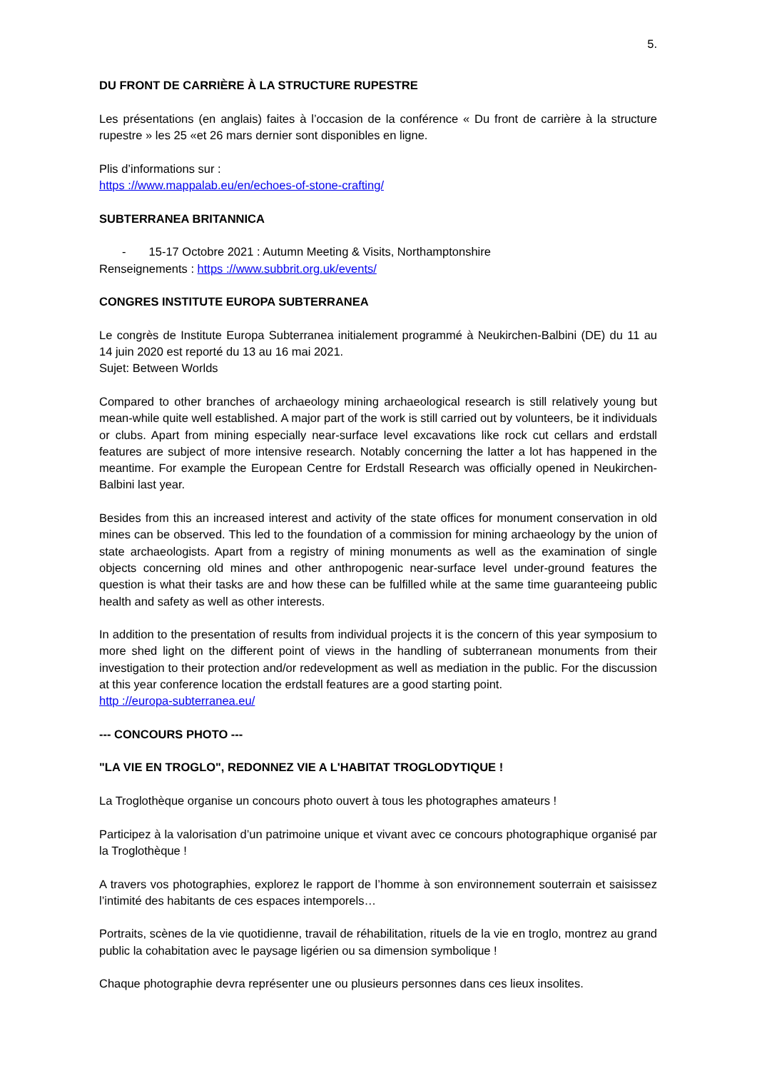5.
DU FRONT DE CARRIÈRE À LA STRUCTURE RUPESTRE
Les présentations (en anglais) faites à l’occasion de la conférence « Du front de carrière à la structure rupestre » les 25 «et 26 mars dernier sont disponibles en ligne.
Plis d’informations sur :
https ://www.mappalab.eu/en/echoes-of-stone-crafting/
SUBTERRANEA BRITANNICA
- 15-17 Octobre 2021 : Autumn Meeting & Visits, Northamptonshire
Renseignements : https ://www.subbrit.org.uk/events/
CONGRES INSTITUTE EUROPA SUBTERRANEA
Le congrès de Institute Europa Subterranea initialement programmé à Neukirchen-Balbini (DE) du 11 au 14 juin 2020 est reporté du 13 au 16 mai 2021.
Sujet: Between Worlds
Compared to other branches of archaeology mining archaeological research is still relatively young but mean-while quite well established. A major part of the work is still carried out by volunteers, be it individuals or clubs. Apart from mining especially near-surface level excavations like rock cut cellars and erdstall features are subject of more intensive research. Notably concerning the latter a lot has happened in the meantime. For example the European Centre for Erdstall Research was officially opened in Neukirchen-Balbini last year.
Besides from this an increased interest and activity of the state offices for monument conservation in old mines can be observed. This led to the foundation of a commission for mining archaeology by the union of state archaeologists. Apart from a registry of mining monuments as well as the examination of single objects concerning old mines and other anthropogenic near-surface level under-ground features the question is what their tasks are and how these can be fulfilled while at the same time guaranteeing public health and safety as well as other interests.
In addition to the presentation of results from individual projects it is the concern of this year symposium to more shed light on the different point of views in the handling of subterranean monuments from their investigation to their protection and/or redevelopment as well as mediation in the public. For the discussion at this year conference location the erdstall features are a good starting point.
http ://europa-subterranea.eu/
--- CONCOURS PHOTO ---
"LA VIE EN TROGLO", REDONNEZ VIE A L'HABITAT TROGLODYTIQUE !
La Troglothèque organise un concours photo ouvert à tous les photographes amateurs !
Participez à la valorisation d’un patrimoine unique et vivant avec ce concours photographique organisé par la Troglothèque !
A travers vos photographies, explorez le rapport de l’homme à son environnement souterrain et saisissez l’intimité des habitants de ces espaces intemporels…
Portraits, scènes de la vie quotidienne, travail de réhabilitation, rituels de la vie en troglo, montrez au grand public la cohabitation avec le paysage ligérien ou sa dimension symbolique !
Chaque photographie devra représenter une ou plusieurs personnes dans ces lieux insolites.